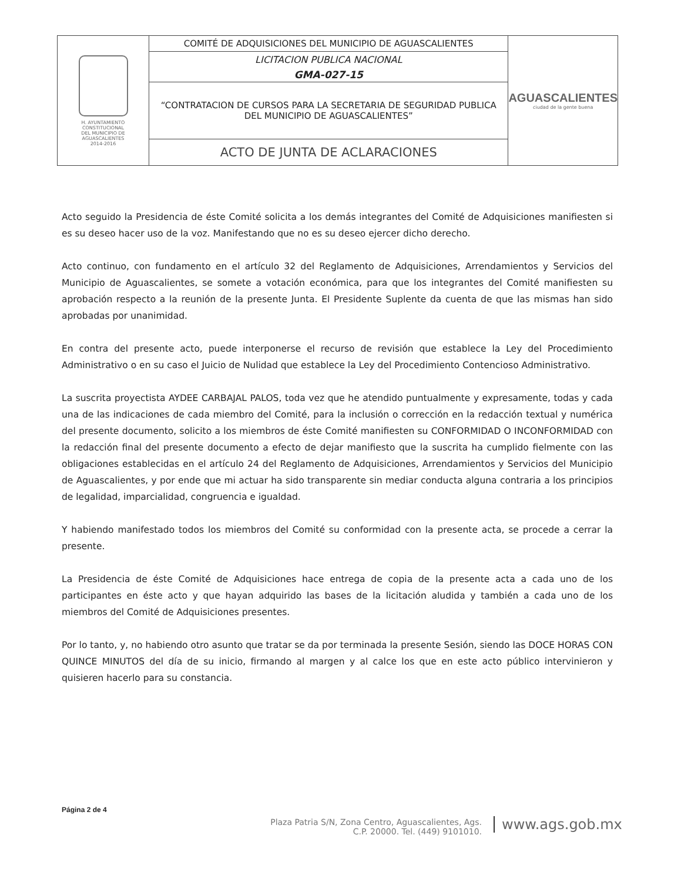| H. AYUNTAMIENTO CONSTITUCIONAL DEL MUNICIPIO DE AGUASCALIENTES 2014-2016 | COMITÉ DE ADQUISICIONES DEL MUNICIPIO DE AGUASCALIENTES | AGUASCALIENTES ciudad de la gente buena |
| | LICITACION PUBLICA NACIONAL | |
| | GMA-027-15 | |
| | “CONTRATACION DE CURSOS PARA LA SECRETARIA DE SEGURIDAD PUBLICA DEL MUNICIPIO DE AGUASCALIENTES” | |
| | ACTO DE JUNTA DE ACLARACIONES | |
Acto seguido la Presidencia de éste Comité solicita a los demás integrantes del Comité de Adquisiciones manifiesten si es su deseo hacer uso de la voz. Manifestando que no es su deseo ejercer dicho derecho.
Acto continuo, con fundamento en el artículo 32 del Reglamento de Adquisiciones, Arrendamientos y Servicios del Municipio de Aguascalientes, se somete a votación económica, para que los integrantes del Comité manifiesten su aprobación respecto a la reunión de la presente Junta. El Presidente Suplente da cuenta de que las mismas han sido aprobadas por unanimidad.
En contra del presente acto, puede interponerse el recurso de revisión que establece la Ley del Procedimiento Administrativo o en su caso el Juicio de Nulidad que establece la Ley del Procedimiento Contencioso Administrativo.
La suscrita proyectista AYDEE CARBAJAL PALOS, toda vez que he atendido puntualmente y expresamente, todas y cada una de las indicaciones de cada miembro del Comité, para la inclusión o corrección en la redacción textual y numérica del presente documento, solicito a los miembros de éste Comité manifiesten su CONFORMIDAD O INCONFORMIDAD con la redacción final del presente documento a efecto de dejar manifiesto que la suscrita ha cumplido fielmente con las obligaciones establecidas en el artículo 24 del Reglamento de Adquisiciones, Arrendamientos y Servicios del Municipio de Aguascalientes, y por ende que mi actuar ha sido transparente sin mediar conducta alguna contraria a los principios de legalidad, imparcialidad, congruencia e igualdad.
Y habiendo manifestado todos los miembros del Comité su conformidad con la presente acta, se procede a cerrar la presente.
La Presidencia de éste Comité de Adquisiciones hace entrega de copia de la presente acta a cada uno de los participantes en éste acto y que hayan adquirido las bases de la licitación aludida y también a cada uno de los miembros del Comité de Adquisiciones presentes.
Por lo tanto, y, no habiendo otro asunto que tratar se da por terminada la presente Sesión, siendo las DOCE HORAS CON QUINCE MINUTOS del día de su inicio, firmando al margen y al calce los que en este acto público intervinieron y quisieren hacerlo para su constancia.
Página 2 de 4
Plaza Patria S/N, Zona Centro, Aguascalientes, Ags.
C.P. 20000. Tel. (449) 9101010.
www.ags.gob.mx